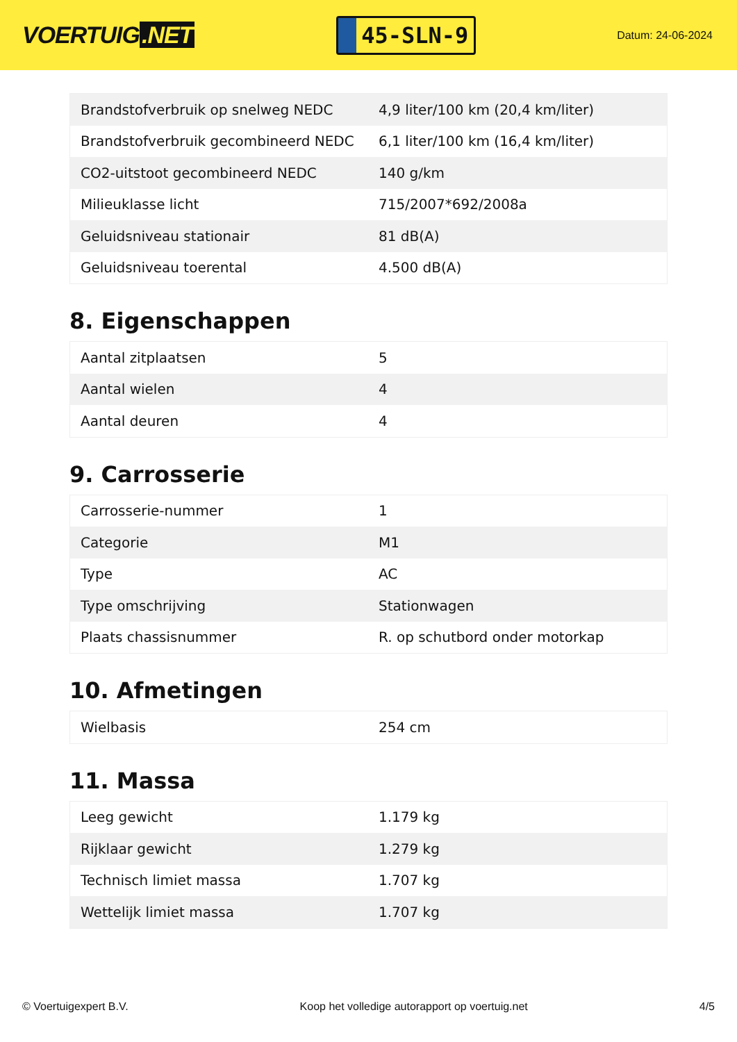VOERTUIG.NET
45-SLN-9
Datum: 24-06-2024
| Brandstofverbruik op snelweg NEDC | 4,9 liter/100 km (20,4 km/liter) |
| Brandstofverbruik gecombineerd NEDC | 6,1 liter/100 km (16,4 km/liter) |
| CO2-uitstoot gecombineerd NEDC | 140 g/km |
| Milieuklasse licht | 715/2007*692/2008a |
| Geluidsniveau stationair | 81 dB(A) |
| Geluidsniveau toerental | 4.500 dB(A) |
8. Eigenschappen
| Aantal zitplaatsen | 5 |
| Aantal wielen | 4 |
| Aantal deuren | 4 |
9. Carrosserie
| Carrosserie-nummer | 1 |
| Categorie | M1 |
| Type | AC |
| Type omschrijving | Stationwagen |
| Plaats chassisnummer | R. op schutbord onder motorkap |
10. Afmetingen
| Wielbasis | 254 cm |
11. Massa
| Leeg gewicht | 1.179 kg |
| Rijklaar gewicht | 1.279 kg |
| Technisch limiet massa | 1.707 kg |
| Wettelijk limiet massa | 1.707 kg |
© Voertuigexpert B.V. Koop het volledige autorapport op voertuig.net 4/5